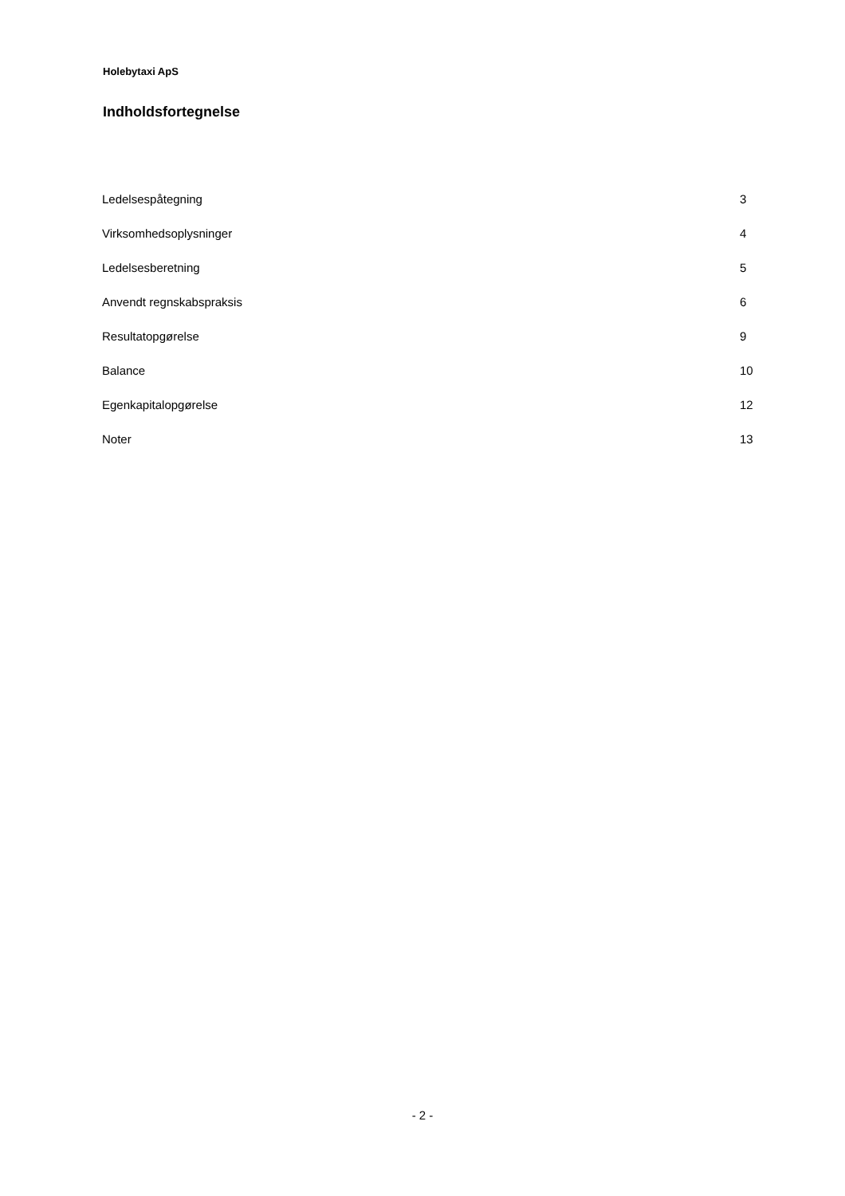Holebytaxi ApS
Indholdsfortegnelse
| Ledelsespåtegning | 3 |
| Virksomhedsoplysninger | 4 |
| Ledelsesberetning | 5 |
| Anvendt regnskabspraksis | 6 |
| Resultatopgørelse | 9 |
| Balance | 10 |
| Egenkapitalopgørelse | 12 |
| Noter | 13 |
- 2 -